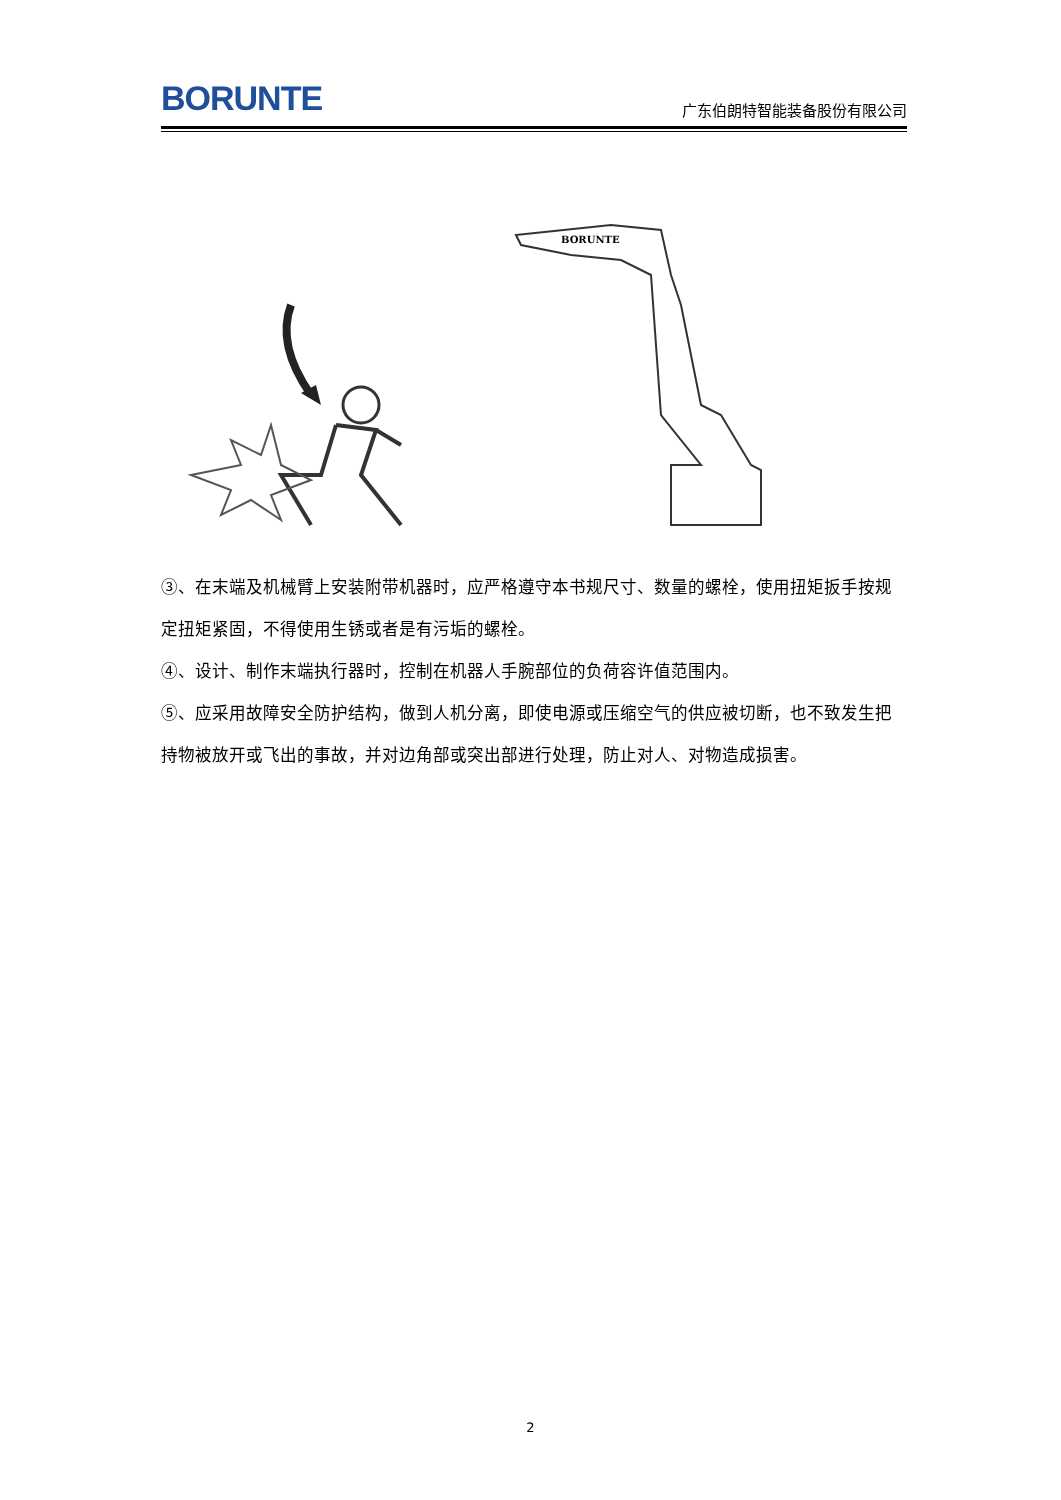BORUNTE
广东伯朗特智能装备股份有限公司
BORUNTE
③、在末端及机械臂上安装附带机器时，应严格遵守本书规尺寸、数量的螺栓，使用扭矩扳手按规定扭矩紧固，不得使用生锈或者是有污垢的螺栓。
④、设计、制作末端执行器时，控制在机器人手腕部位的负荷容许值范围内。
⑤、应采用故障安全防护结构，做到人机分离，即使电源或压缩空气的供应被切断，也不致发生把持物被放开或飞出的事故，并对边角部或突出部进行处理，防止对人、对物造成损害。
2